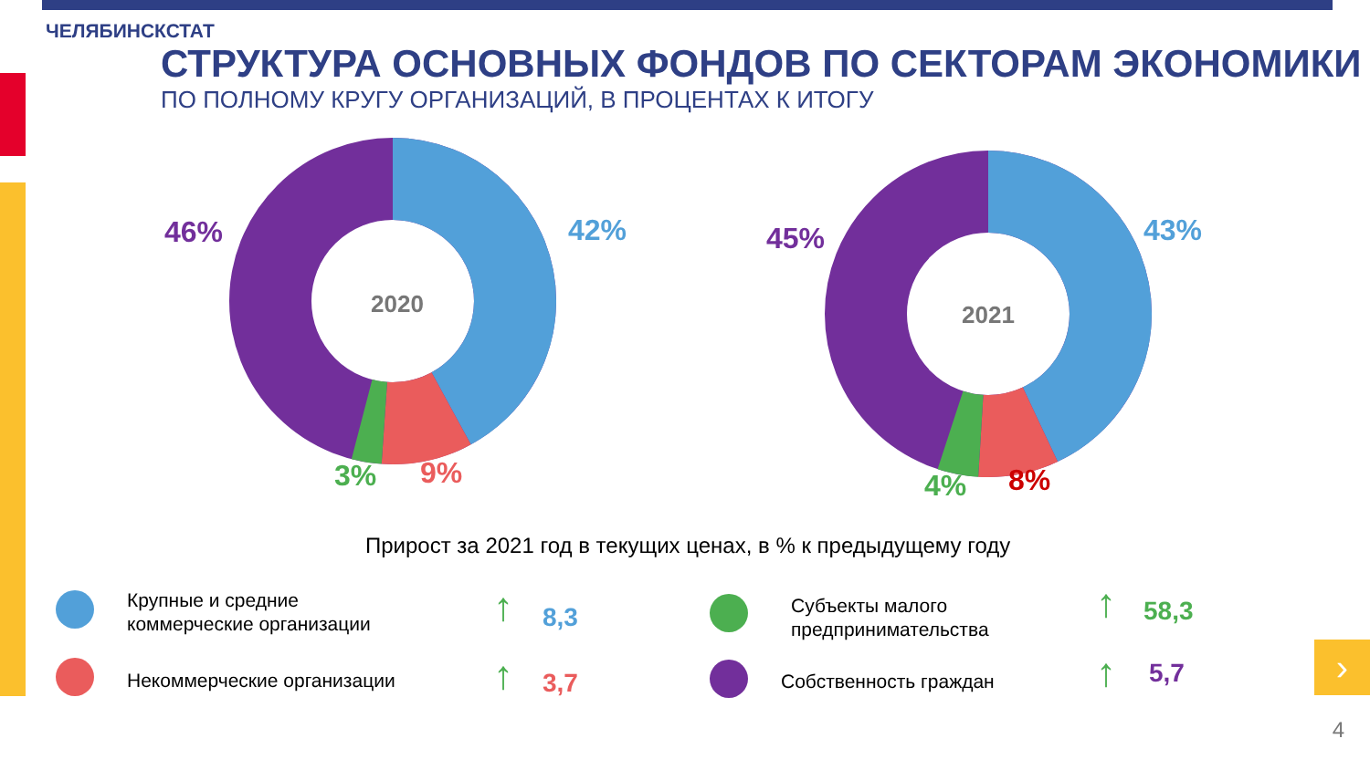ЧЕЛЯБИНСКСТАТ
СТРУКТУРА ОСНОВНЫХ ФОНДОВ ПО СЕКТОРАМ ЭКОНОМИКИ
ПО ПОЛНОМУ КРУГУ ОРГАНИЗАЦИЙ, В ПРОЦЕНТАХ К ИТОГУ
2020
2021
46% 42%
3% 9%
45% 43%
4% 8%
Прирост за 2021 год в текущих ценах, в % к предыдущему году
Крупные и средние
коммерческие организации
↑ 8,3
Некоммерческие организации ↑ 3,7
Субъекты малого
предпринимательства
↑ 58,3
Собственность граждан ↑ 5,7 ›
4